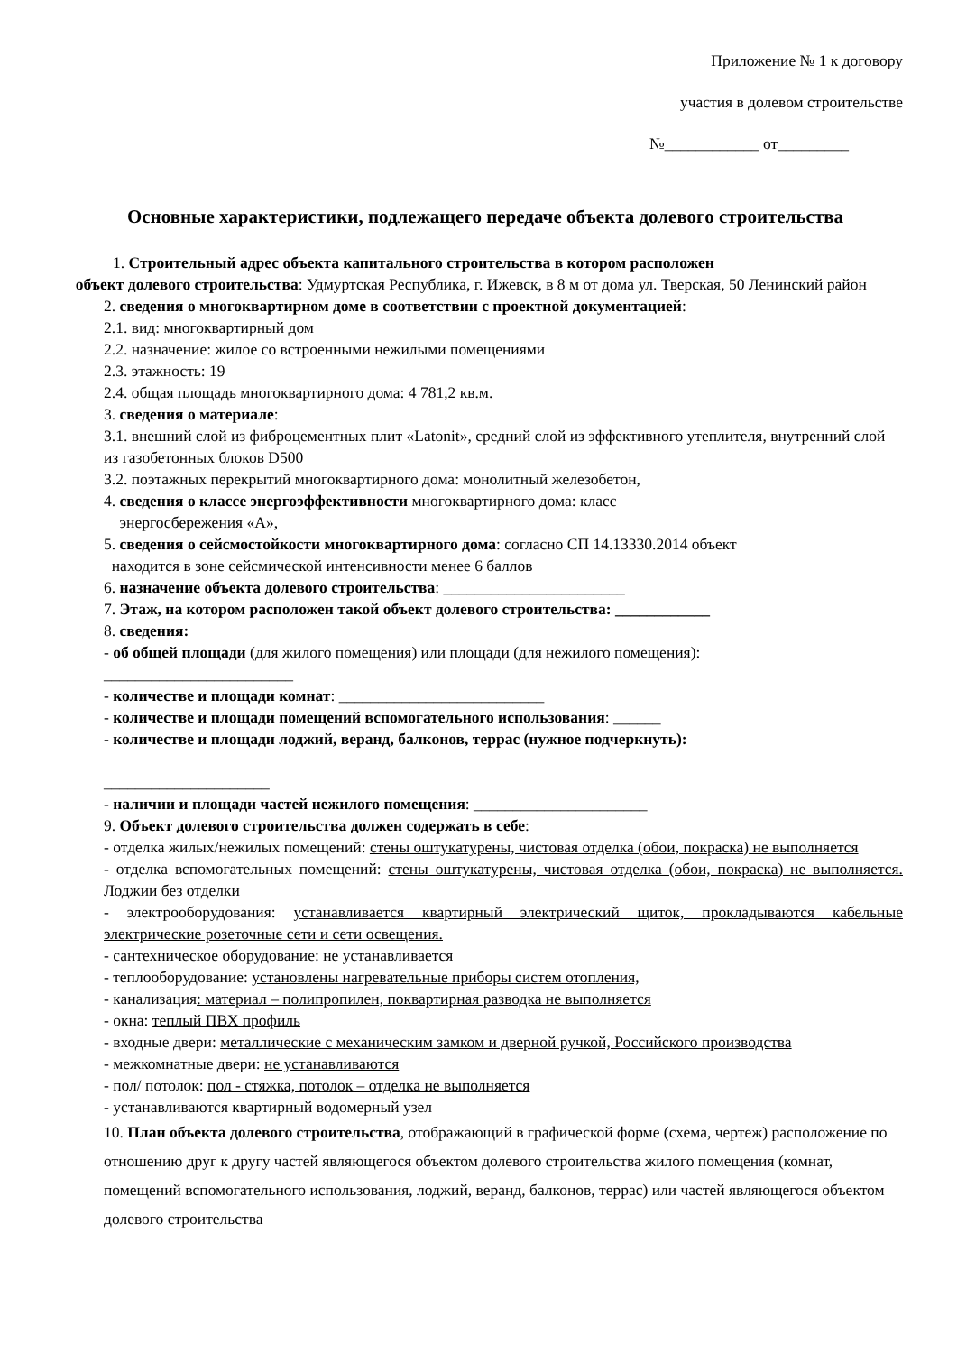Приложение № 1 к договору
участия в долевом строительстве
№____________ от_________
Основные характеристики, подлежащего передаче объекта долевого строительства
1. Строительный адрес объекта капитального строительства в котором расположен
объект долевого строительства: Удмуртская Республика, г. Ижевск, в 8 м от дома ул. Тверская, 50 Ленинский район
2. сведения о многоквартирном доме в соответствии с проектной документацией:
2.1. вид: многоквартирный дом
2.2. назначение: жилое со встроенными нежилыми помещениями
2.3. этажность: 19
2.4. общая площадь многоквартирного дома: 4 781,2 кв.м.
3. сведения о материале:
3.1. внешний слой из фиброцементных плит «Latonit», средний слой из эффективного утеплителя, внутренний слой из газобетонных блоков D500
3.2. поэтажных перекрытий многоквартирного дома: монолитный железобетон,
4. сведения о классе энергоэффективности многоквартирного дома: класс
энергосбережения «А»,
5. сведения о сейсмостойкости многоквартирного дома: согласно СП 14.13330.2014 объект
находится в зоне сейсмической интенсивности менее 6 баллов
6. назначение объекта долевого строительства: _______________________
7. Этаж, на котором расположен такой объект долевого строительства: ____________
8. сведения:
- об общей площади (для жилого помещения) или площади (для нежилого помещения):
________________________
- количестве и площади комнат: __________________________
- количестве и площади помещений вспомогательного использования: ______
- количестве и площади лоджий, веранд, балконов, террас (нужное подчеркнуть):
_____________________
- наличии и площади частей нежилого помещения: ______________________
9. Объект долевого строительства должен содержать в себе:
- отделка жилых/нежилых помещений: стены оштукатурены, чистовая отделка (обои, покраска) не выполняется
- отделка вспомогательных помещений: стены оштукатурены, чистовая отделка (обои, покраска) не выполняется. Лоджии без отделки
- электрооборудования: устанавливается квартирный электрический щиток, прокладываются кабельные электрические розеточные сети и сети освещения.
- сантехническое оборудование: не устанавливается
- теплооборудование: установлены нагревательные приборы систем отопления,
- канализация: материал – полипропилен, поквартирная разводка не выполняется
- окна: теплый ПВХ профиль
- входные двери: металлические с механическим замком и дверной ручкой, Российского производства
- межкомнатные двери: не устанавливаются
- пол/ потолок: пол - стяжка, потолок – отделка не выполняется
- устанавливаются квартирный водомерный узел
10. План объекта долевого строительства, отображающий в графической форме (схема, чертеж) расположение по отношению друг к другу частей являющегося объектом долевого строительства жилого помещения (комнат, помещений вспомогательного использования, лоджий, веранд, балконов, террас) или частей являющегося объектом долевого строительства